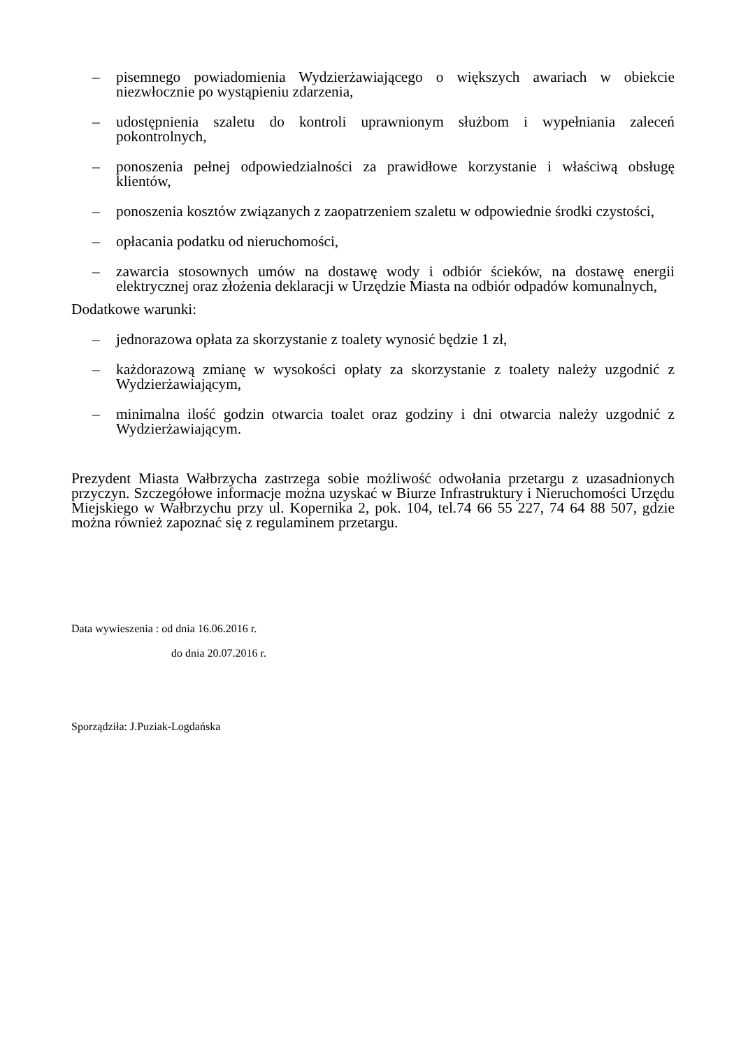– pisemnego powiadomienia Wydzierżawiającego o większych awariach w obiekcie niezwłocznie po wystąpieniu zdarzenia,
– udostępnienia szaletu do kontroli uprawnionym służbom i wypełniania zaleceń pokontrolnych,
– ponoszenia pełnej odpowiedzialności za prawidłowe korzystanie i właściwą obsługę klientów,
– ponoszenia kosztów związanych z zaopatrzeniem szaletu w odpowiednie środki czystości,
– opłacania podatku od nieruchomości,
– zawarcia stosownych umów na dostawę wody i odbiór ścieków, na dostawę energii elektrycznej oraz złożenia deklaracji w Urzędzie Miasta na odbiór odpadów komunalnych,
Dodatkowe warunki:
– jednorazowa opłata za skorzystanie z toalety wynosić będzie 1 zł,
– każdorazową zmianę w wysokości opłaty za skorzystanie z toalety należy uzgodnić z Wydzierżawiającym,
– minimalna ilość godzin otwarcia toalet oraz godziny i dni otwarcia należy uzgodnić z Wydzierżawiającym.
Prezydent Miasta Wałbrzycha zastrzega sobie możliwość odwołania przetargu z uzasadnionych przyczyn. Szczegółowe informacje można uzyskać w Biurze Infrastruktury i Nieruchomości Urzędu Miejskiego w Wałbrzychu przy ul. Kopernika 2, pok. 104, tel.74 66 55 227, 74 64 88 507, gdzie można również zapoznać się z regulaminem przetargu.
Data wywieszenia : od dnia 16.06.2016 r.
do dnia 20.07.2016 r.
Sporządziła: J.Puziak-Logdańska